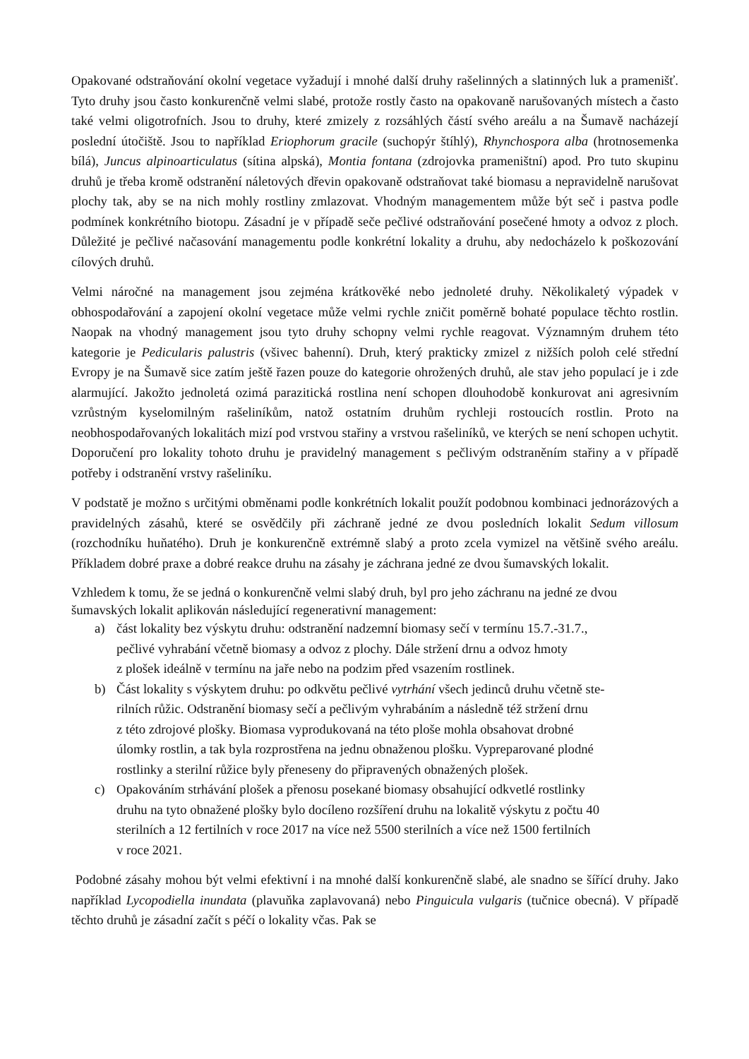Opakované odstraňování okolní vegetace vyžadují i mnohé další druhy rašelinných a slatinných luk a pramenišť. Tyto druhy jsou často konkurenčně velmi slabé, protože rostly často na opakovaně narušovaných místech a často také velmi oligotrofních. Jsou to druhy, které zmizely z rozsáhlých částí svého areálu a na Šumavě nacházejí poslední útočiště. Jsou to například Eriophorum gracile (suchopýr štíhlý), Rhynchospora alba (hrotnosemenka bílá), Juncus alpinoarticulatus (sítina alpská), Montia fontana (zdrojovka prameništní) apod. Pro tuto skupinu druhů je třeba kromě odstranění náletových dřevin opakovaně odstraňovat také biomasu a nepravidelně narušovat plochy tak, aby se na nich mohly rostliny zmlazovat. Vhodným managementem může být seč i pastva podle podmínek konkrétního biotopu. Zásadní je v případě seče pečlivé odstraňování posečené hmoty a odvoz z ploch. Důležité je pečlivé načasování managementu podle konkrétní lokality a druhu, aby nedocházelo k poškozování cílových druhů.
Velmi náročné na management jsou zejména krátkověké nebo jednoleté druhy. Několikaletý výpadek v obhospodařování a zapojení okolní vegetace může velmi rychle zničit poměrně bohaté populace těchto rostlin. Naopak na vhodný management jsou tyto druhy schopny velmi rychle reagovat. Významným druhem této kategorie je Pedicularis palustris (všivec bahenní). Druh, který prakticky zmizel z nižších poloh celé střední Evropy je na Šumavě sice zatím ještě řazen pouze do kategorie ohrožených druhů, ale stav jeho populací je i zde alarmující. Jakožto jednoletá ozimá parazitická rostlina není schopen dlouhodobě konkurovat ani agresivním vzrůstným kyselomilným rašeliníkům, natož ostatním druhům rychleji rostoucích rostlin. Proto na neobhospodařovaných lokalitách mizí pod vrstvou stařiny a vrstvou rašeliníků, ve kterých se není schopen uchytit. Doporučení pro lokality tohoto druhu je pravidelný management s pečlivým odstraněním stařiny a v případě potřeby i odstranění vrstvy rašeliníku.
V podstatě je možno s určitými obměnami podle konkrétních lokalit použít podobnou kombinaci jednorázových a pravidelných zásahů, které se osvědčily při záchraně jedné ze dvou posledních lokalit Sedum villosum (rozchodníku huňatého). Druh je konkurenčně extrémně slabý a proto zcela vymizel na většině svého areálu. Příkladem dobré praxe a dobré reakce druhu na zásahy je záchrana jedné ze dvou šumavských lokalit.
Vzhledem k tomu, že se jedná o konkurenčně velmi slabý druh, byl pro jeho záchranu na jedné ze dvou šumavských lokalit aplikován následující regenerativní management:
a) část lokality bez výskytu druhu: odstranění nadzemní biomasy sečí v termínu 15.7.-31.7.,
pečlivé vyhrabání včetně biomasy a odvoz z plochy. Dále stržení drnu a odvoz hmoty
z plošek ideálně v termínu na jaře nebo na podzim před vsazením rostlinek.
b) Část lokality s výskytem druhu: po odkvětu pečlivé vytrhání všech jedinců druhu včetně ste-
rilních růžic. Odstranění biomasy sečí a pečlivým vyhrabáním a následně též stržení drnu
z této zdrojové plošky. Biomasa vyprodukovaná na této ploše mohla obsahovat drobné
úlomky rostlin, a tak byla rozprostřena na jednu obnaženou plošku. Vypreparované plodné
rostlinky a sterilní růžice byly přeneseny do připravených obnažených plošek.
c) Opakováním strhávání plošek a přenosu posekané biomasy obsahující odkvetlé rostlinky
druhu na tyto obnažené plošky bylo docíleno rozšíření druhu na lokalitě výskytu z počtu 40
sterilních a 12 fertilních v roce 2017 na více než 5500 sterilních a více než 1500 fertilních
v roce 2021.
Podobné zásahy mohou být velmi efektivní i na mnohé další konkurenčně slabé, ale snadno se šířící druhy. Jako například Lycopodiella inundata (plavuňka zaplavovaná) nebo Pinguicula vulgaris (tučnice obecná). V případě těchto druhů je zásadní začít s péčí o lokality včas. Pak se